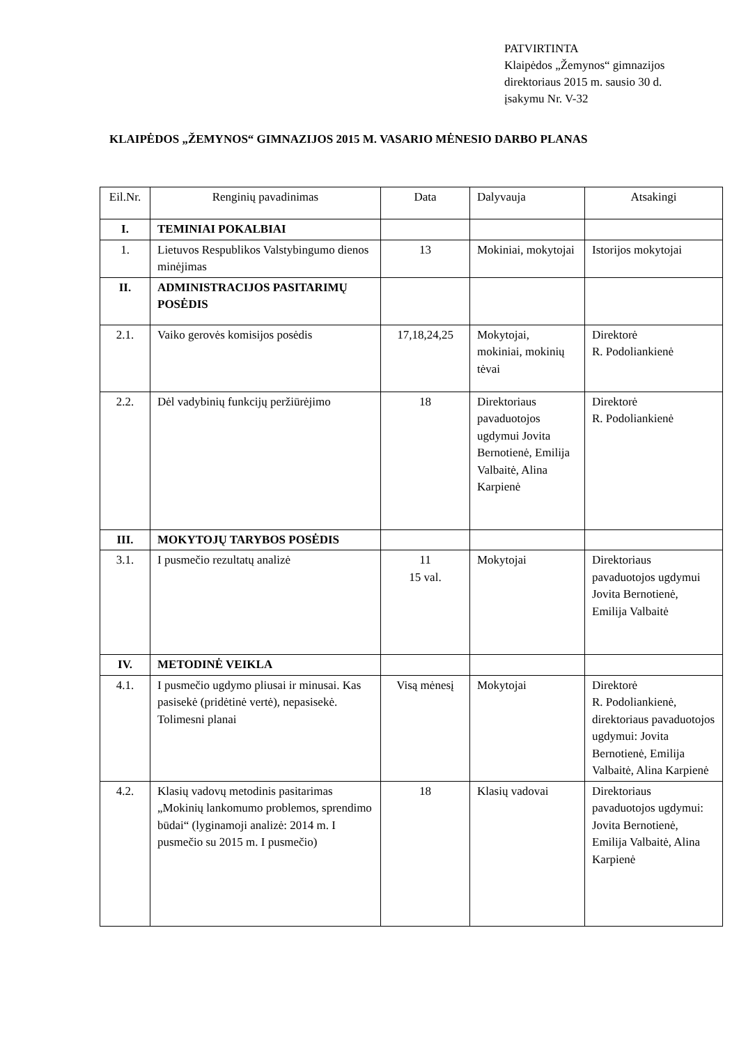PATVIRTINTA
Klaipėdos „Žemynos“ gimnazijos
direktoriaus 2015 m. sausio 30 d.
įsakymu Nr. V-32
KLAIPĖDOS „ŽEMYNOS“ GIMNAZIJOS 2015 M. VASARIO MĖNESIO DARBO PLANAS
| Eil.Nr. | Renginių pavadinimas | Data | Dalyvauja | Atsakingi |
| I. | TEMINIAI POKALBIAI | | | |
| 1. | Lietuvos Respublikos Valstybingumo dienos minėjimas | 13 | Mokiniai, mokytojai | Istorijos mokytojai |
| II. | ADMINISTRACIJOS PASITARIMŲ POSĖDIS | | | |
| 2.1. | Vaiko gerovės komisijos posėdis | 17,18,24,25 | Mokytojai, mokiniai, mokinių tėvai | Direktorė R. Podoliankienė |
| 2.2. | Dėl vadybinių funkcijų peržiūrėjimo | 18 | Direktoriaus pavaduotojos ugdymui Jovita Bernotienė, Emilija Valbaitė, Alina Karpienė | Direktorė R. Podoliankienė |
| III. | MOKYTOJŲ TARYBOS POSĖDIS | | | |
| 3.1. | I pusmečio rezultatų analizė | 11 15 val. | Mokytojai | Direktoriaus pavaduotojos ugdymui Jovita Bernotienė, Emilija Valbaitė |
| IV. | METODINĖ VEIKLA | | | |
| 4.1. | I pusmečio ugdymo pliusai ir minusai. Kas pasisekė (pridėtinė vertė), nepasisekė. Tolimesni planai | Visą mėnesį | Mokytojai | Direktorė R. Podoliankienė, direktoriaus pavaduotojos ugdymui: Jovita Bernotienė, Emilija Valbaitė, Alina Karpienė |
| 4.2. | Klasių vadovų metodinis pasitarimas „Mokinių lankomumo problemos, sprendimo būdai“ (lyginamoji analizė: 2014 m. I pusmečio su 2015 m. I pusmečio) | 18 | Klasių vadovai | Direktoriaus pavaduotojos ugdymui: Jovita Bernotienė, Emilija Valbaitė, Alina Karpienė |